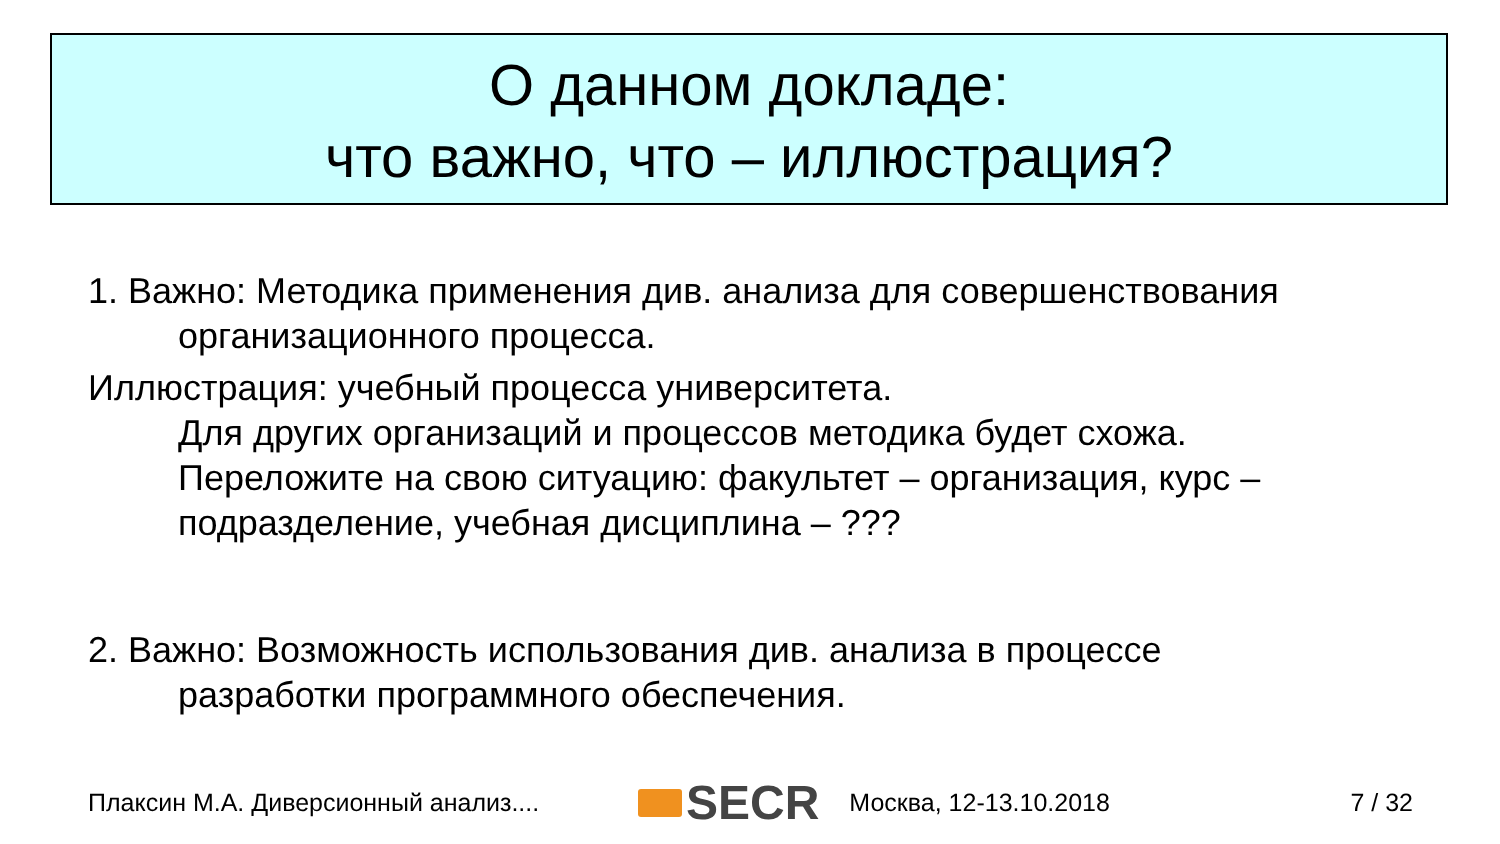О данном докладе:
что важно, что – иллюстрация?
1. Важно: Методика применения див. анализа для совершенствования
организационного процесса.
Иллюстрация: учебный процесса университета.
Для других организаций и процессов методика будет схожа.
Переложите на свою ситуацию: факультет – организация, курс – подразделение, учебная дисциплина – ???
2. Важно: Возможность использования див. анализа в процессе
разработки программного обеспечения.
Плаксин М.А. Диверсионный анализ.... SECR Москва, 12-13.10.2018 7 / 32